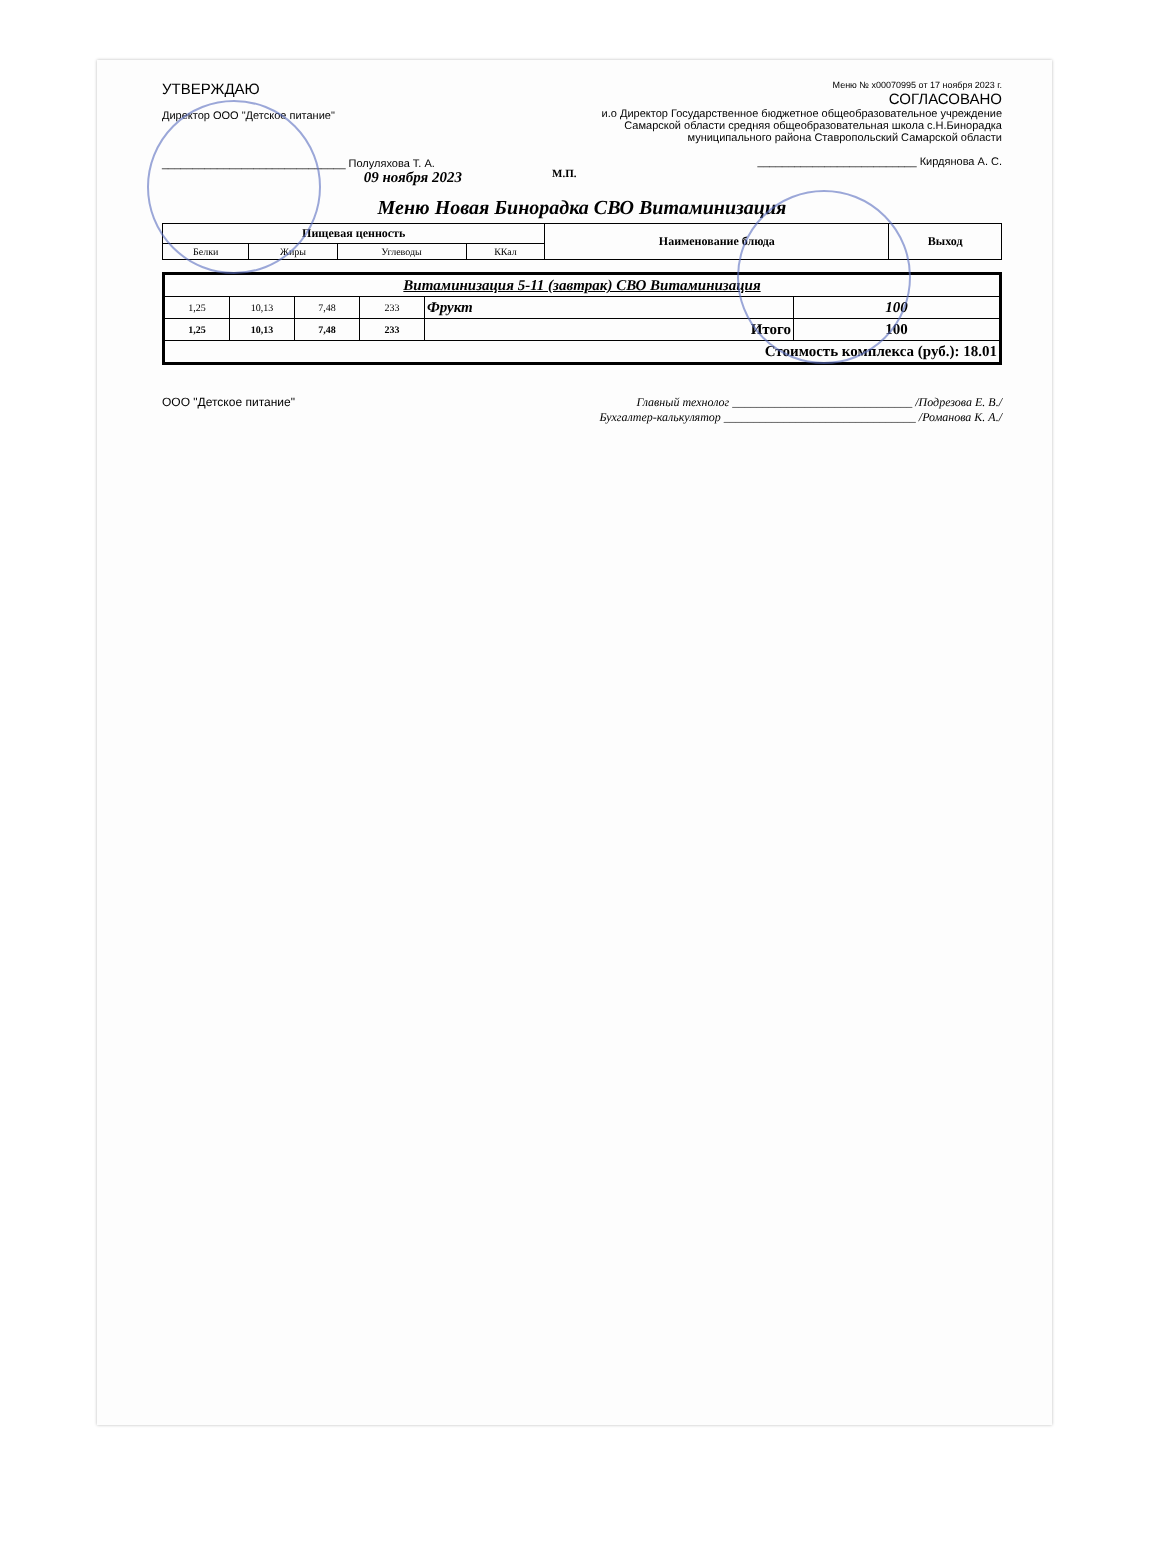УТВЕРЖДАЮ
Директор ООО "Детское питание"
______________________________ Полуляхова Т. А.
09 ноября 2023
Меню № x00070995 от 17 ноября 2023 г.
СОГЛАСОВАНО
и.о Директор Государственное бюджетное общеобразовательное учреждение Самарской области средняя общеобразовательная школа с.Н.Бинорадка муниципального района Ставропольский Самарской области
__________________________ Кирдянова А. С.
М.П.
Меню Новая Бинорадка СВО Витаминизация
| Пищевая ценность | | | | Наименование блюда | Выход |
| --- | --- | --- | --- | --- | --- |
| Белки | Жиры | Углеводы | ККал | | |
| Витаминизация 5-11 (завтрак) СВО Витаминизация | | | | | |
| 1,25 | 10,13 | 7,48 | 233 | Фрукт | 100 |
| 1,25 | 10,13 | 7,48 | 233 | Итого | 100 |
| Стоимость комплекса (руб.): 18.01 | | | | | |
ООО "Детское питание" Главный технолог ______________________________ /Подрезова Е. В./
Бухгалтер-калькулятор ________________________________ /Романова К. А./